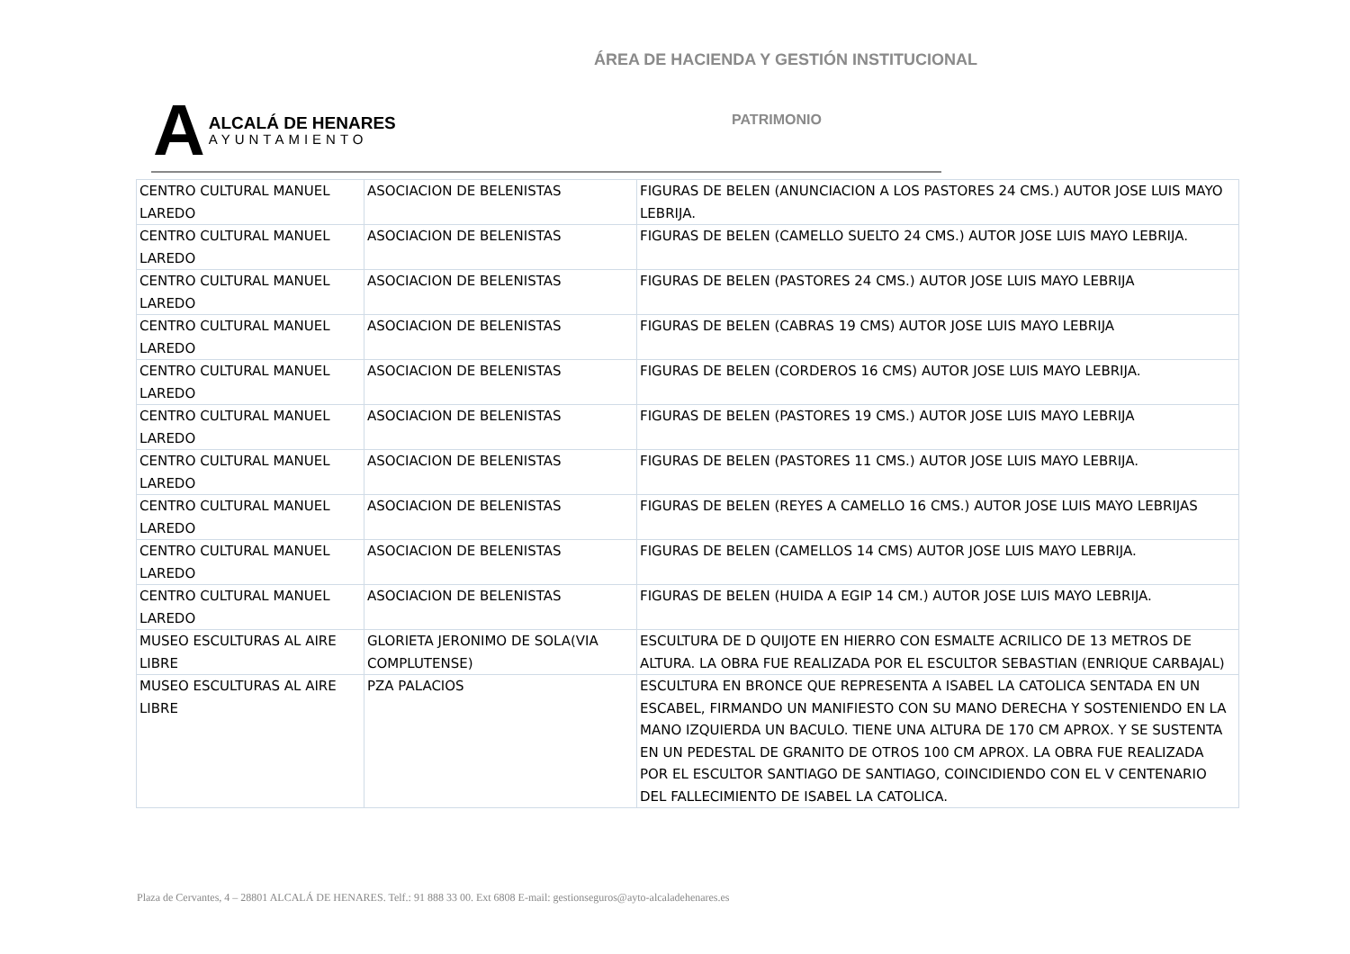ÁREA DE HACIENDA Y GESTIÓN INSTITUCIONAL
A
ALCALÁ DE HENARES
AYUNTAMIENTO
PATRIMONIO
| CENTRO CULTURAL MANUEL LAREDO | ASOCIACION DE BELENISTAS | FIGURAS DE BELEN (ANUNCIACION A LOS PASTORES 24 CMS.) AUTOR JOSE LUIS MAYO LEBRIJA. |
| CENTRO CULTURAL MANUEL LAREDO | ASOCIACION DE BELENISTAS | FIGURAS DE BELEN (CAMELLO SUELTO 24 CMS.) AUTOR JOSE LUIS MAYO LEBRIJA. |
| CENTRO CULTURAL MANUEL LAREDO | ASOCIACION DE BELENISTAS | FIGURAS DE BELEN (PASTORES 24 CMS.) AUTOR JOSE LUIS MAYO LEBRIJA |
| CENTRO CULTURAL MANUEL LAREDO | ASOCIACION DE BELENISTAS | FIGURAS DE BELEN (CABRAS 19 CMS) AUTOR JOSE LUIS MAYO LEBRIJA |
| CENTRO CULTURAL MANUEL LAREDO | ASOCIACION DE BELENISTAS | FIGURAS DE BELEN (CORDEROS 16 CMS) AUTOR JOSE LUIS MAYO LEBRIJA. |
| CENTRO CULTURAL MANUEL LAREDO | ASOCIACION DE BELENISTAS | FIGURAS DE BELEN (PASTORES 19 CMS.) AUTOR JOSE LUIS MAYO LEBRIJA |
| CENTRO CULTURAL MANUEL LAREDO | ASOCIACION DE BELENISTAS | FIGURAS DE BELEN (PASTORES 11 CMS.) AUTOR JOSE LUIS MAYO LEBRIJA. |
| CENTRO CULTURAL MANUEL LAREDO | ASOCIACION DE BELENISTAS | FIGURAS DE BELEN (REYES A CAMELLO 16 CMS.) AUTOR JOSE LUIS MAYO LEBRIJAS |
| CENTRO CULTURAL MANUEL LAREDO | ASOCIACION DE BELENISTAS | FIGURAS DE BELEN (CAMELLOS 14 CMS) AUTOR JOSE LUIS MAYO LEBRIJA. |
| CENTRO CULTURAL MANUEL LAREDO | ASOCIACION DE BELENISTAS | FIGURAS DE BELEN (HUIDA A EGIP 14 CM.) AUTOR JOSE LUIS MAYO LEBRIJA. |
| MUSEO ESCULTURAS AL AIRE LIBRE | GLORIETA JERONIMO DE SOLA(VIA COMPLUTENSE) | ESCULTURA DE D QUIJOTE EN HIERRO CON ESMALTE ACRILICO DE 13 METROS DE ALTURA. LA OBRA FUE REALIZADA POR EL ESCULTOR SEBASTIAN (ENRIQUE CARBAJAL) |
| MUSEO ESCULTURAS AL AIRE LIBRE | PZA PALACIOS | ESCULTURA EN BRONCE QUE REPRESENTA A ISABEL LA CATOLICA SENTADA EN UN ESCABEL, FIRMANDO UN MANIFIESTO CON SU MANO DERECHA Y SOSTENIENDO EN LA MANO IZQUIERDA UN BACULO. TIENE UNA ALTURA DE 170 CM APROX. Y SE SUSTENTA EN UN PEDESTAL DE GRANITO DE OTROS 100 CM APROX. LA OBRA FUE REALIZADA POR EL ESCULTOR SANTIAGO DE SANTIAGO, COINCIDIENDO CON EL V CENTENARIO DEL FALLECIMIENTO DE ISABEL LA CATOLICA. |
Plaza de Cervantes, 4 – 28801 ALCALÁ DE HENARES. Telf.: 91 888 33 00. Ext 6808 E-mail: gestionseguros@ayto-alcaladehenares.es